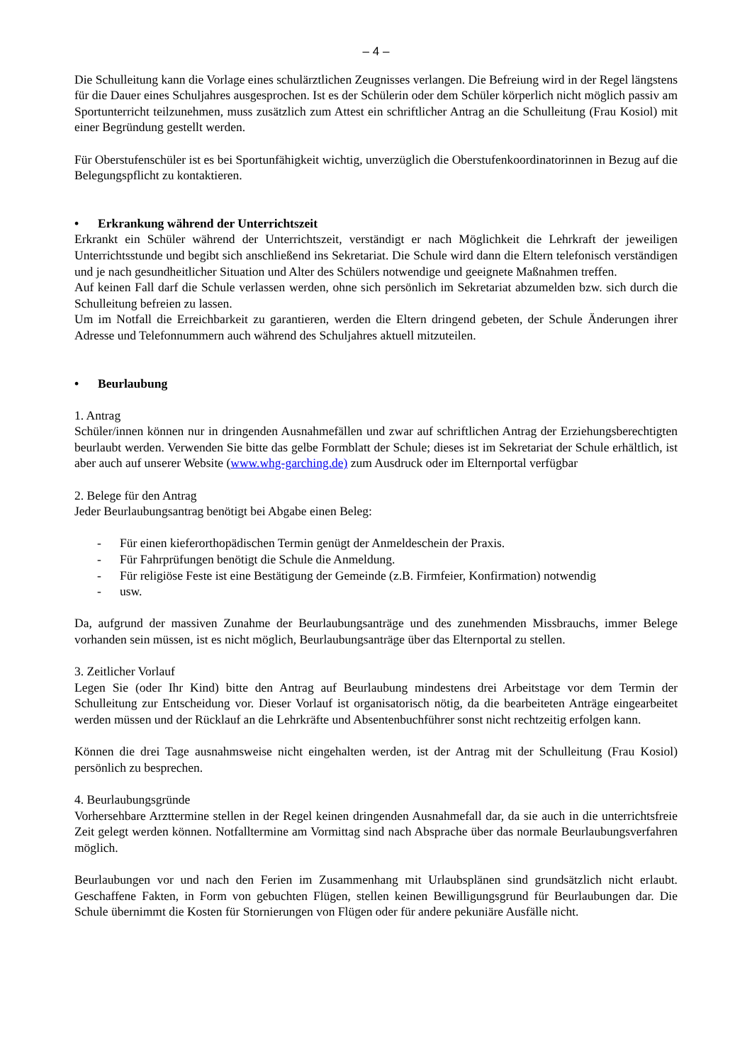– 4 –
Die Schulleitung kann die Vorlage eines schulärztlichen Zeugnisses verlangen. Die Befreiung wird in der Regel längstens für die Dauer eines Schuljahres ausgesprochen. Ist es der Schülerin oder dem Schüler körperlich nicht möglich passiv am Sportunterricht teilzunehmen, muss zusätzlich zum Attest ein schriftlicher Antrag an die Schulleitung (Frau Kosiol) mit einer Begründung gestellt werden.
Für Oberstufenschüler ist es bei Sportunfähigkeit wichtig, unverzüglich die Oberstufenkoordinatorinnen in Bezug auf die Belegungspflicht zu kontaktieren.
• Erkrankung während der Unterrichtszeit
Erkrankt ein Schüler während der Unterrichtszeit, verständigt er nach Möglichkeit die Lehrkraft der jeweiligen Unterrichtsstunde und begibt sich anschließend ins Sekretariat. Die Schule wird dann die Eltern telefonisch verständigen und je nach gesundheitlicher Situation und Alter des Schülers notwendige und geeignete Maßnahmen treffen.
Auf keinen Fall darf die Schule verlassen werden, ohne sich persönlich im Sekretariat abzumelden bzw. sich durch die Schulleitung befreien zu lassen.
Um im Notfall die Erreichbarkeit zu garantieren, werden die Eltern dringend gebeten, der Schule Änderungen ihrer Adresse und Telefonnummern auch während des Schuljahres aktuell mitzuteilen.
• Beurlaubung
1. Antrag
Schüler/innen können nur in dringenden Ausnahmefällen und zwar auf schriftlichen Antrag der Erziehungsberechtigten beurlaubt werden. Verwenden Sie bitte das gelbe Formblatt der Schule; dieses ist im Sekretariat der Schule erhältlich, ist aber auch auf unserer Website (www.whg-garching.de) zum Ausdruck oder im Elternportal verfügbar
2. Belege für den Antrag
Jeder Beurlaubungsantrag benötigt bei Abgabe einen Beleg:
- Für einen kieferorthopädischen Termin genügt der Anmeldeschein der Praxis.
- Für Fahrprüfungen benötigt die Schule die Anmeldung.
- Für religiöse Feste ist eine Bestätigung der Gemeinde (z.B. Firmfeier, Konfirmation) notwendig
- usw.
Da, aufgrund der massiven Zunahme der Beurlaubungsanträge und des zunehmenden Missbrauchs, immer Belege vorhanden sein müssen, ist es nicht möglich, Beurlaubungsanträge über das Elternportal zu stellen.
3. Zeitlicher Vorlauf
Legen Sie (oder Ihr Kind) bitte den Antrag auf Beurlaubung mindestens drei Arbeitstage vor dem Termin der Schulleitung zur Entscheidung vor. Dieser Vorlauf ist organisatorisch nötig, da die bearbeiteten Anträge eingearbeitet werden müssen und der Rücklauf an die Lehrkräfte und Absentenbuchführer sonst nicht rechtzeitig erfolgen kann.
Können die drei Tage ausnahmsweise nicht eingehalten werden, ist der Antrag mit der Schulleitung (Frau Kosiol) persönlich zu besprechen.
4. Beurlaubungsgründe
Vorhersehbare Arzttermine stellen in der Regel keinen dringenden Ausnahmefall dar, da sie auch in die unterrichtsfreie Zeit gelegt werden können. Notfalltermine am Vormittag sind nach Absprache über das normale Beurlaubungsverfahren möglich.
Beurlaubungen vor und nach den Ferien im Zusammenhang mit Urlaubsplänen sind grundsätzlich nicht erlaubt. Geschaffene Fakten, in Form von gebuchten Flügen, stellen keinen Bewilligungsgrund für Beurlaubungen dar. Die Schule übernimmt die Kosten für Stornierungen von Flügen oder für andere pekuniäre Ausfälle nicht.